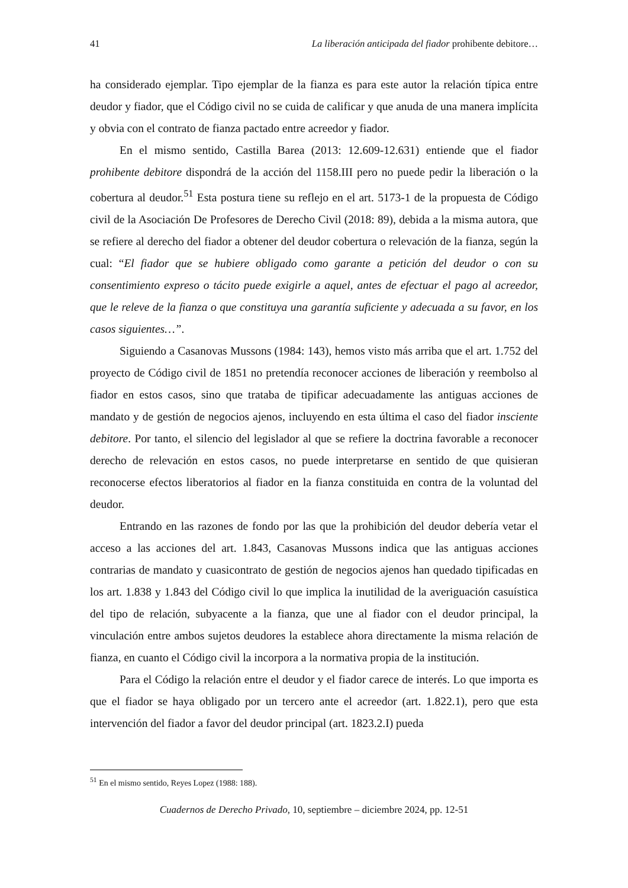41 La liberación anticipada del fiador prohibente debitore…
ha considerado ejemplar. Tipo ejemplar de la fianza es para este autor la relación típica entre deudor y fiador, que el Código civil no se cuida de calificar y que anuda de una manera implícita y obvia con el contrato de fianza pactado entre acreedor y fiador.
En el mismo sentido, Castilla Barea (2013: 12.609-12.631) entiende que el fiador prohibente debitore dispondrá de la acción del 1158.III pero no puede pedir la liberación o la cobertura al deudor.<sup>51</sup> Esta postura tiene su reflejo en el art. 5173-1 de la propuesta de Código civil de la Asociación De Profesores de Derecho Civil (2018: 89), debida a la misma autora, que se refiere al derecho del fiador a obtener del deudor cobertura o relevación de la fianza, según la cual: “El fiador que se hubiere obligado como garante a petición del deudor o con su consentimiento expreso o tácito puede exigirle a aquel, antes de efectuar el pago al acreedor, que le releve de la fianza o que constituya una garantía suficiente y adecuada a su favor, en los casos siguientes…”.
Siguiendo a Casanovas Mussons (1984: 143), hemos visto más arriba que el art. 1.752 del proyecto de Código civil de 1851 no pretendía reconocer acciones de liberación y reembolso al fiador en estos casos, sino que trataba de tipificar adecuadamente las antiguas acciones de mandato y de gestión de negocios ajenos, incluyendo en esta última el caso del fiador insciente debitore. Por tanto, el silencio del legislador al que se refiere la doctrina favorable a reconocer derecho de relevación en estos casos, no puede interpretarse en sentido de que quisieran reconocerse efectos liberatorios al fiador en la fianza constituida en contra de la voluntad del deudor.
Entrando en las razones de fondo por las que la prohibición del deudor debería vetar el acceso a las acciones del art. 1.843, Casanovas Mussons indica que las antiguas acciones contrarias de mandato y cuasicontrato de gestión de negocios ajenos han quedado tipificadas en los art. 1.838 y 1.843 del Código civil lo que implica la inutilidad de la averiguación casuística del tipo de relación, subyacente a la fianza, que une al fiador con el deudor principal, la vinculación entre ambos sujetos deudores la establece ahora directamente la misma relación de fianza, en cuanto el Código civil la incorpora a la normativa propia de la institución.
Para el Código la relación entre el deudor y el fiador carece de interés. Lo que importa es que el fiador se haya obligado por un tercero ante el acreedor (art. 1.822.1), pero que esta intervención del fiador a favor del deudor principal (art. 1823.2.I) pueda
<sup>51</sup> En el mismo sentido, Reyes Lopez (1988: 188).
Cuadernos de Derecho Privado, 10, septiembre – diciembre 2024, pp. 12-51